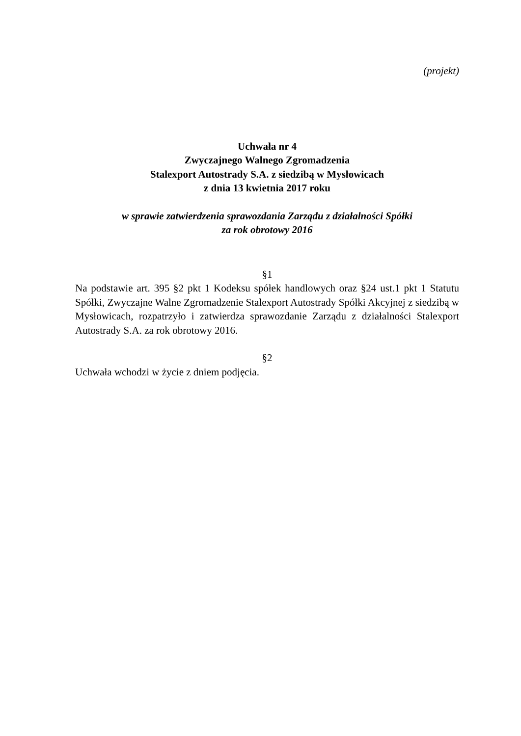(projekt)
Uchwała nr 4
Zwyczajnego Walnego Zgromadzenia
Stalexport Autostrady S.A. z siedzibą w Mysłowicach
z dnia 13 kwietnia 2017 roku
w sprawie zatwierdzenia sprawozdania Zarządu z działalności Spółki
za rok obrotowy 2016
§1
Na podstawie art. 395 §2 pkt 1 Kodeksu spółek handlowych oraz §24 ust.1 pkt 1 Statutu Spółki, Zwyczajne Walne Zgromadzenie Stalexport Autostrady Spółki Akcyjnej z siedzibą w Mysłowicach, rozpatrzyło i zatwierdza sprawozdanie Zarządu z działalności Stalexport Autostrady S.A. za rok obrotowy 2016.
§2
Uchwała wchodzi w życie z dniem podjęcia.